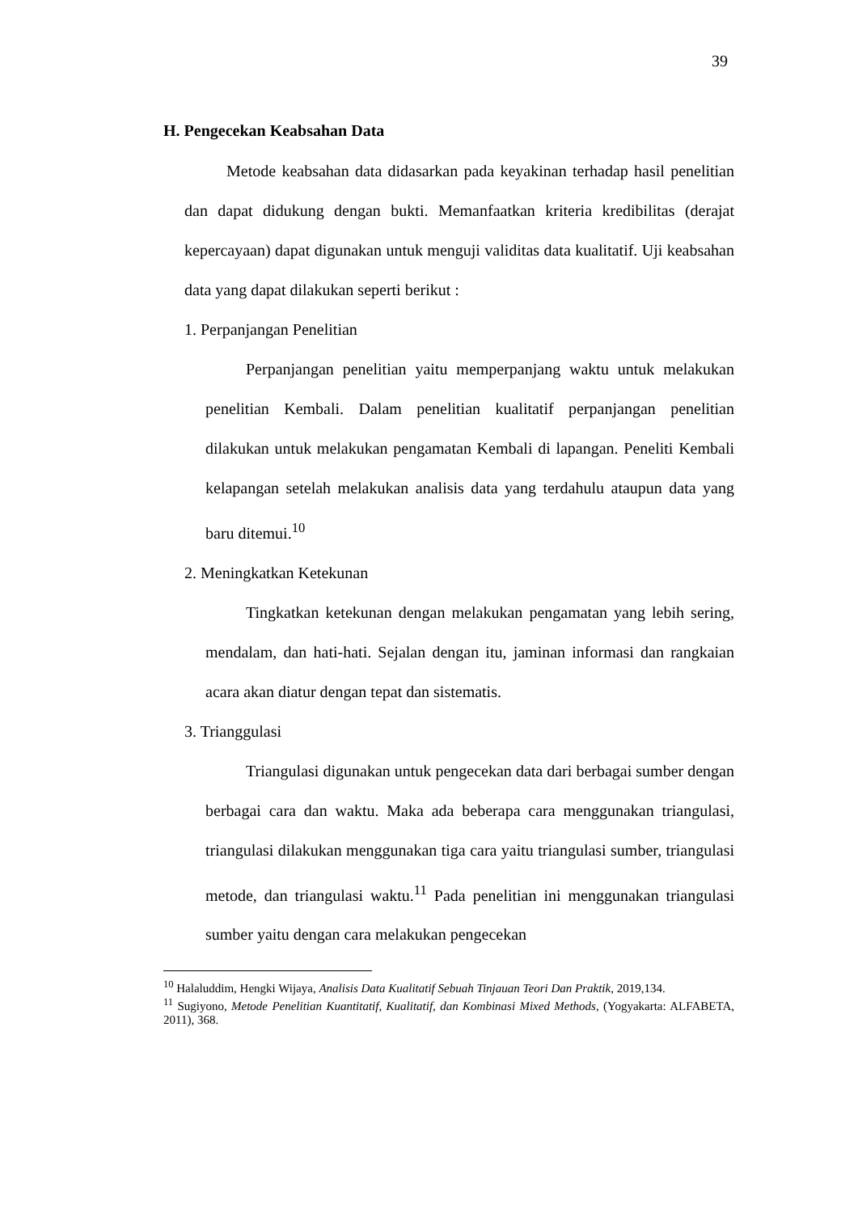39
H. Pengecekan Keabsahan Data
Metode keabsahan data didasarkan pada keyakinan terhadap hasil penelitian dan dapat didukung dengan bukti. Memanfaatkan kriteria kredibilitas (derajat kepercayaan) dapat digunakan untuk menguji validitas data kualitatif. Uji keabsahan data yang dapat dilakukan seperti berikut :
1. Perpanjangan Penelitian
Perpanjangan penelitian yaitu memperpanjang waktu untuk melakukan penelitian Kembali. Dalam penelitian kualitatif perpanjangan penelitian dilakukan untuk melakukan pengamatan Kembali di lapangan. Peneliti Kembali kelapangan setelah melakukan analisis data yang terdahulu ataupun data yang baru ditemui.<sup>10</sup>
2. Meningkatkan Ketekunan
Tingkatkan ketekunan dengan melakukan pengamatan yang lebih sering, mendalam, dan hati-hati. Sejalan dengan itu, jaminan informasi dan rangkaian acara akan diatur dengan tepat dan sistematis.
3. Trianggulasi
Triangulasi digunakan untuk pengecekan data dari berbagai sumber dengan berbagai cara dan waktu. Maka ada beberapa cara menggunakan triangulasi, triangulasi dilakukan menggunakan tiga cara yaitu triangulasi sumber, triangulasi metode, dan triangulasi waktu.<sup>11</sup> Pada penelitian ini menggunakan triangulasi sumber yaitu dengan cara melakukan pengecekan
<sup>10</sup> Halaluddim, Hengki Wijaya, Analisis Data Kualitatif Sebuah Tinjauan Teori Dan Praktik, 2019,134.
<sup>11</sup> Sugiyono, Metode Penelitian Kuantitatif, Kualitatif, dan Kombinasi Mixed Methods, (Yogyakarta: ALFABETA, 2011), 368.